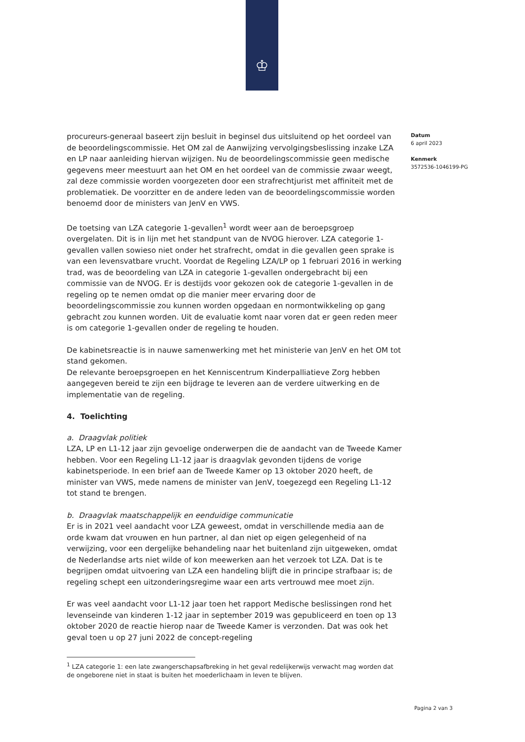♔
procureurs-generaal baseert zijn besluit in beginsel dus uitsluitend op het oordeel van de beoordelingscommissie. Het OM zal de Aanwijzing vervolgingsbeslissing inzake LZA en LP naar aanleiding hiervan wijzigen. Nu de beoordelingscommissie geen medische gegevens meer meestuurt aan het OM en het oordeel van de commissie zwaar weegt, zal deze commissie worden voorgezeten door een strafrechtjurist met affiniteit met de problematiek. De voorzitter en de andere leden van de beoordelingscommissie worden benoemd door de ministers van JenV en VWS.
De toetsing van LZA categorie 1-gevallen<sup>1</sup> wordt weer aan de beroepsgroep overgelaten. Dit is in lijn met het standpunt van de NVOG hierover. LZA categorie 1-gevallen vallen sowieso niet onder het strafrecht, omdat in die gevallen geen sprake is van een levensvatbare vrucht. Voordat de Regeling LZA/LP op 1 februari 2016 in werking trad, was de beoordeling van LZA in categorie 1-gevallen ondergebracht bij een commissie van de NVOG. Er is destijds voor gekozen ook de categorie 1-gevallen in de regeling op te nemen omdat op die manier meer ervaring door de beoordelingscommissie zou kunnen worden opgedaan en normontwikkeling op gang gebracht zou kunnen worden. Uit de evaluatie komt naar voren dat er geen reden meer is om categorie 1-gevallen onder de regeling te houden.
De kabinetsreactie is in nauwe samenwerking met het ministerie van JenV en het OM tot stand gekomen.
De relevante beroepsgroepen en het Kenniscentrum Kinderpalliatieve Zorg hebben aangegeven bereid te zijn een bijdrage te leveren aan de verdere uitwerking en de implementatie van de regeling.
4. Toelichting
a. Draagvlak politiek
LZA, LP en L1-12 jaar zijn gevoelige onderwerpen die de aandacht van de Tweede Kamer hebben. Voor een Regeling L1-12 jaar is draagvlak gevonden tijdens de vorige kabinetsperiode. In een brief aan de Tweede Kamer op 13 oktober 2020 heeft, de minister van VWS, mede namens de minister van JenV, toegezegd een Regeling L1-12 tot stand te brengen.
b. Draagvlak maatschappelijk en eenduidige communicatie
Er is in 2021 veel aandacht voor LZA geweest, omdat in verschillende media aan de orde kwam dat vrouwen en hun partner, al dan niet op eigen gelegenheid of na verwijzing, voor een dergelijke behandeling naar het buitenland zijn uitgeweken, omdat de Nederlandse arts niet wilde of kon meewerken aan het verzoek tot LZA. Dat is te begrijpen omdat uitvoering van LZA een handeling blijft die in principe strafbaar is; de regeling schept een uitzonderingsregime waar een arts vertrouwd mee moet zijn.
Er was veel aandacht voor L1-12 jaar toen het rapport Medische beslissingen rond het levenseinde van kinderen 1-12 jaar in september 2019 was gepubliceerd en toen op 13 oktober 2020 de reactie hierop naar de Tweede Kamer is verzonden. Dat was ook het geval toen u op 27 juni 2022 de concept-regeling
<sup>1</sup> LZA categorie 1: een late zwangerschapsafbreking in het geval redelijkerwijs verwacht mag worden dat de ongeborene niet in staat is buiten het moederlichaam in leven te blijven.
Datum
6 april 2023
Kenmerk
3572536-1046199-PG
Pagina 2 van 3